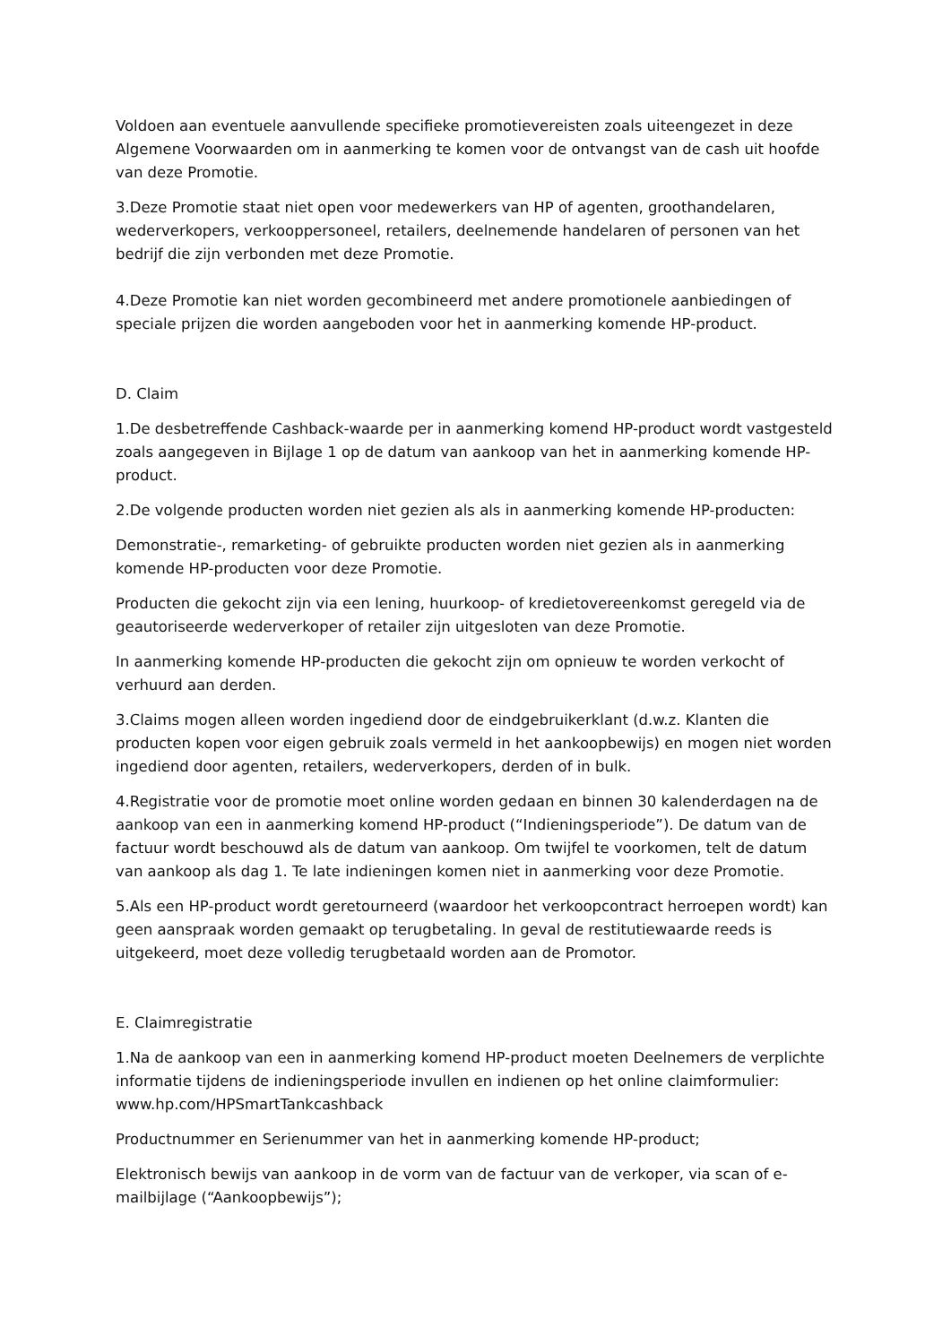Voldoen aan eventuele aanvullende specifieke promotievereisten zoals uiteengezet in deze Algemene Voorwaarden om in aanmerking te komen voor de ontvangst van de cash uit hoofde van deze Promotie.
3.Deze Promotie staat niet open voor medewerkers van HP of agenten, groothandelaren, wederverkopers, verkooppersoneel, retailers, deelnemende handelaren of personen van het bedrijf die zijn verbonden met deze Promotie.
4.Deze Promotie kan niet worden gecombineerd met andere promotionele aanbiedingen of speciale prijzen die worden aangeboden voor het in aanmerking komende HP-product.
D. Claim
1.De desbetreffende Cashback-waarde per in aanmerking komend HP-product wordt vastgesteld zoals aangegeven in Bijlage 1 op de datum van aankoop van het in aanmerking komende HP-product.
2.De volgende producten worden niet gezien als als in aanmerking komende HP-producten:
Demonstratie-, remarketing- of gebruikte producten worden niet gezien als in aanmerking komende HP-producten voor deze Promotie.
Producten die gekocht zijn via een lening, huurkoop- of kredietovereenkomst geregeld via de geautoriseerde wederverkoper of retailer zijn uitgesloten van deze Promotie.
In aanmerking komende HP-producten die gekocht zijn om opnieuw te worden verkocht of verhuurd aan derden.
3.Claims mogen alleen worden ingediend door de eindgebruikerklant (d.w.z. Klanten die producten kopen voor eigen gebruik zoals vermeld in het aankoopbewijs) en mogen niet worden ingediend door agenten, retailers, wederverkopers, derden of in bulk.
4.Registratie voor de promotie moet online worden gedaan en binnen 30 kalenderdagen na de aankoop van een in aanmerking komend HP-product (“Indieningsperiode”). De datum van de factuur wordt beschouwd als de datum van aankoop. Om twijfel te voorkomen, telt de datum van aankoop als dag 1. Te late indieningen komen niet in aanmerking voor deze Promotie.
5.Als een HP-product wordt geretourneerd (waardoor het verkoopcontract herroepen wordt) kan geen aanspraak worden gemaakt op terugbetaling. In geval de restitutiewaarde reeds is uitgekeerd, moet deze volledig terugbetaald worden aan de Promotor.
E. Claimregistratie
1.Na de aankoop van een in aanmerking komend HP-product moeten Deelnemers de verplichte informatie tijdens de indieningsperiode invullen en indienen op het online claimformulier: www.hp.com/HPSmartTankcashback
Productnummer en Serienummer van het in aanmerking komende HP-product;
Elektronisch bewijs van aankoop in de vorm van de factuur van de verkoper, via scan of e-mailbijlage (“Aankoopbewijs”);